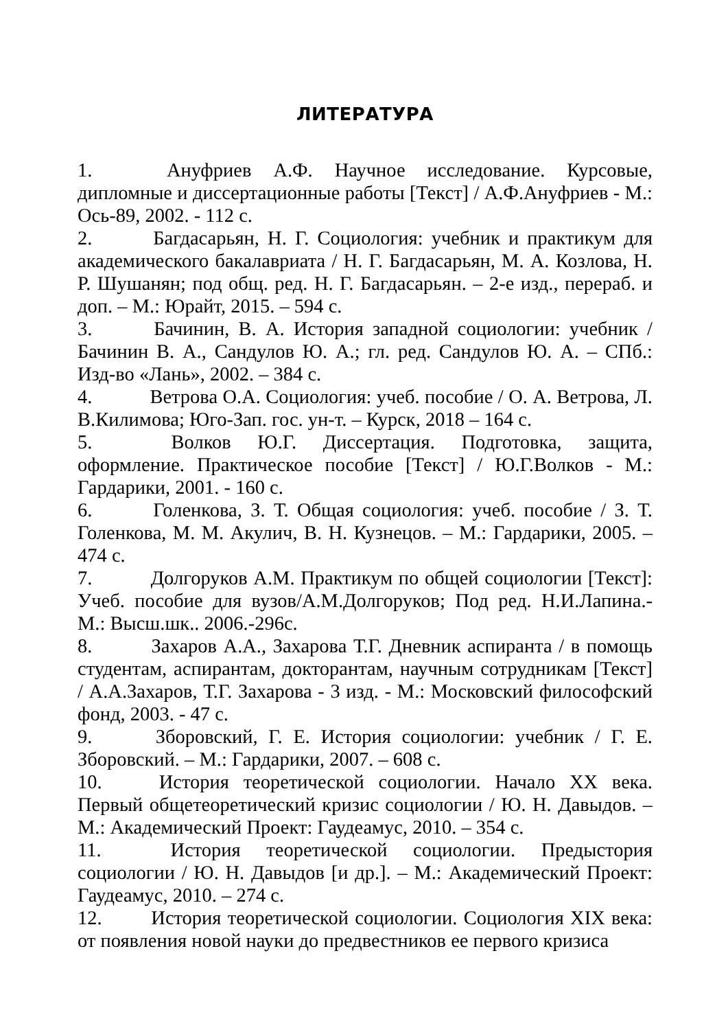ЛИТЕРАТУРА
1. Ануфриев А.Ф. Научное исследование. Курсовые, дипломные и диссертационные работы [Текст] / А.Ф.Ануфриев - М.: Ось-89, 2002. - 112 с.
2. Багдасарьян, Н. Г. Социология: учебник и практикум для академического бакалавриата / Н. Г. Багдасарьян, М. А. Козлова, Н. Р. Шушанян; под общ. ред. Н. Г. Багдасарьян. – 2-е изд., перераб. и доп. – М.: Юрайт, 2015. – 594 с.
3. Бачинин, В. А. История западной социологии: учебник / Бачинин В. А., Сандулов Ю. А.; гл. ред. Сандулов Ю. А. – СПб.: Изд-во «Лань», 2002. – 384 с.
4. Ветрова О.А. Социология: учеб. пособие / О. А. Ветрова, Л. В.Килимова; Юго-Зап. гос. ун-т. – Курск, 2018 – 164 с.
5. Волков Ю.Г. Диссертация. Подготовка, защита, оформление. Практическое пособие [Текст] / Ю.Г.Волков - М.: Гардарики, 2001. - 160 с.
6. Голенкова, З. Т. Общая социология: учеб. пособие / З. Т. Голенкова, М. М. Акулич, В. Н. Кузнецов. – М.: Гардарики, 2005. – 474 с.
7. Долгоруков А.М. Практикум по общей социологии [Текст]: Учеб. пособие для вузов/А.М.Долгоруков; Под ред. Н.И.Лапина.- М.: Высш.шк.. 2006.-296с.
8. Захаров А.А., Захарова Т.Г. Дневник аспиранта / в помощь студентам, аспирантам, докторантам, научным сотрудникам [Текст] / А.А.Захаров, Т.Г. Захарова - 3 изд. - М.: Московский философский фонд, 2003. - 47 с.
9. Зборовский, Г. Е. История социологии: учебник / Г. Е. Зборовский. – М.: Гардарики, 2007. – 608 с.
10. История теоретической социологии. Начало XX века. Первый общетеоретический кризис социологии / Ю. Н. Давыдов. – М.: Академический Проект: Гаудеамус, 2010. – 354 с.
11. История теоретической социологии. Предыстория социологии / Ю. Н. Давыдов [и др.]. – М.: Академический Проект: Гаудеамус, 2010. – 274 с.
12. История теоретической социологии. Социология XIX века: от появления новой науки до предвестников ее первого кризиса